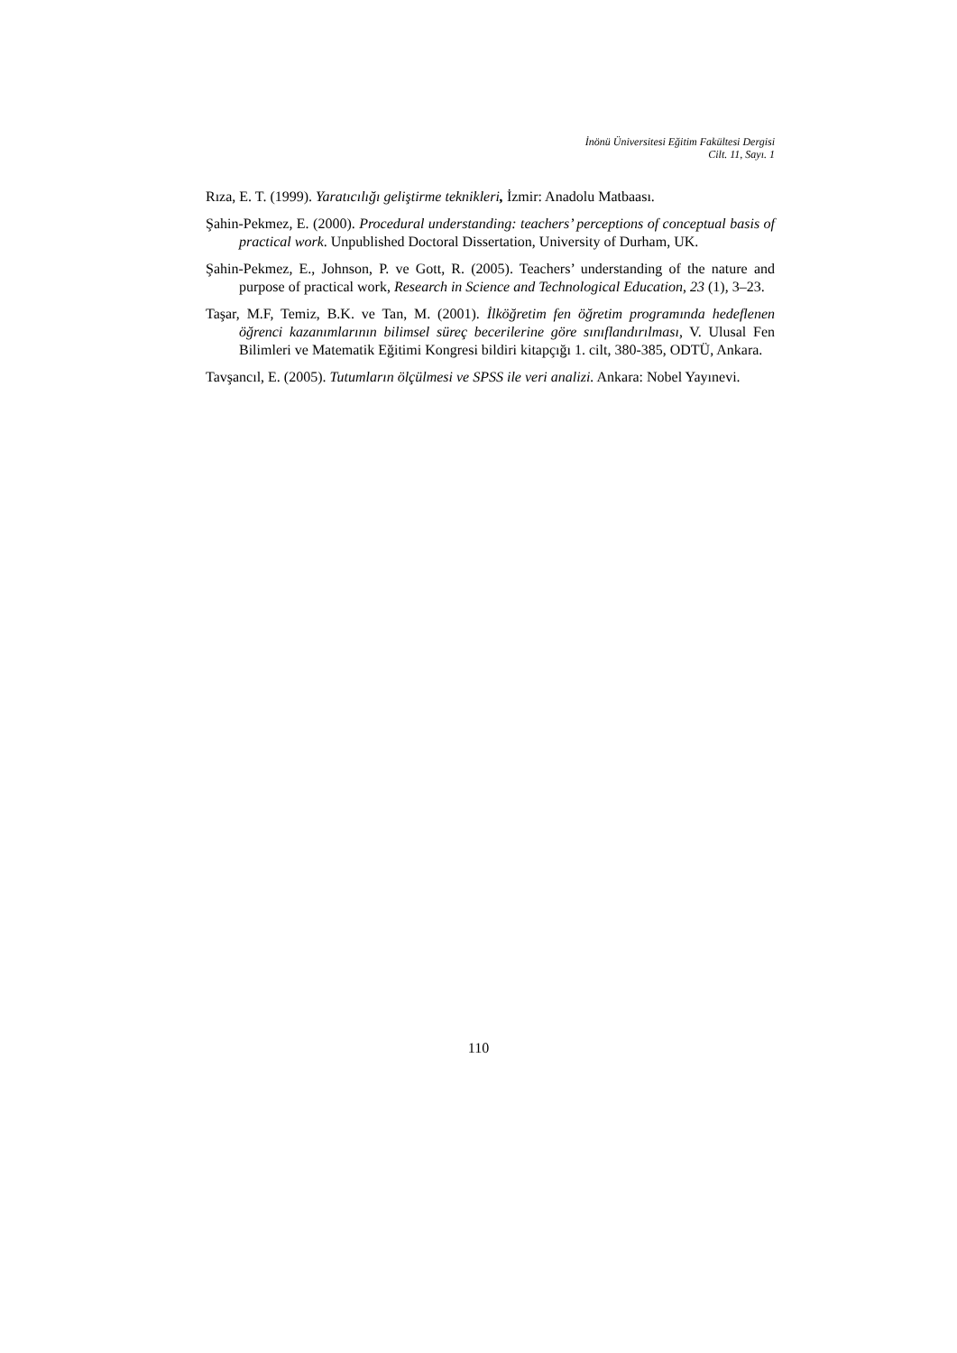İnönü Üniversitesi Eğitim Fakültesi Dergisi
Cilt. 11, Sayı. 1
Rıza, E. T. (1999). Yaratıcılığı geliştirme teknikleri, İzmir: Anadolu Matbaası.
Şahin-Pekmez, E. (2000). Procedural understanding: teachers’ perceptions of conceptual basis of practical work. Unpublished Doctoral Dissertation, University of Durham, UK.
Şahin-Pekmez, E., Johnson, P. ve Gott, R. (2005). Teachers’ understanding of the nature and purpose of practical work, Research in Science and Technological Education, 23 (1), 3–23.
Taşar, M.F, Temiz, B.K. ve Tan, M. (2001). İlköğretim fen öğretim programında hedeflenen öğrenci kazanımlarının bilimsel süreç becerilerine göre sınıflandırılması, V. Ulusal Fen Bilimleri ve Matematik Eğitimi Kongresi bildiri kitapçığı 1. cilt, 380-385, ODTÜ, Ankara.
Tavşancıl, E. (2005). Tutumların ölçülmesi ve SPSS ile veri analizi. Ankara: Nobel Yayınevi.
110